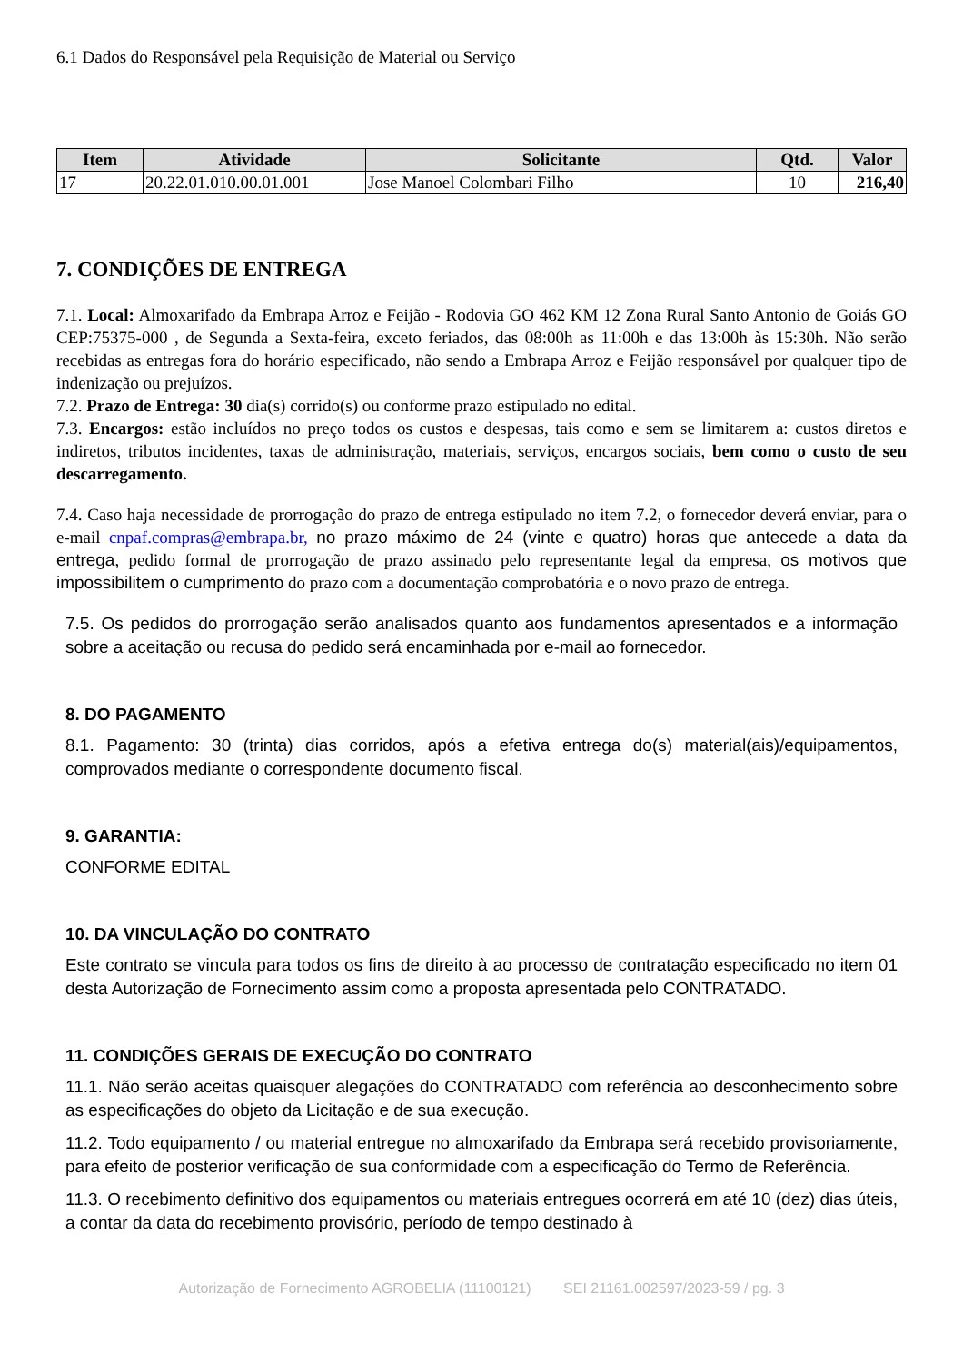6.1 Dados do Responsável pela Requisição de Material ou Serviço
| Item | Atividade | Solicitante | Qtd. | Valor |
| --- | --- | --- | --- | --- |
| 17 | 20.22.01.010.00.01.001 | Jose Manoel Colombari Filho | 10 | 216,40 |
7. CONDIÇÕES DE ENTREGA
7.1. Local: Almoxarifado da Embrapa Arroz e Feijão - Rodovia GO 462 KM 12 Zona Rural Santo Antonio de Goiás GO CEP:75375-000 , de Segunda a Sexta-feira, exceto feriados, das 08:00h as 11:00h e das 13:00h às 15:30h. Não serão recebidas as entregas fora do horário especificado, não sendo a Embrapa Arroz e Feijão responsável por qualquer tipo de indenização ou prejuízos.
7.2. Prazo de Entrega: 30 dia(s) corrido(s) ou conforme prazo estipulado no edital.
7.3. Encargos: estão incluídos no preço todos os custos e despesas, tais como e sem se limitarem a: custos diretos e indiretos, tributos incidentes, taxas de administração, materiais, serviços, encargos sociais, bem como o custo de seu descarregamento.
7.4. Caso haja necessidade de prorrogação do prazo de entrega estipulado no item 7.2, o fornecedor deverá enviar, para o e-mail cnpaf.compras@embrapa.br, no prazo máximo de 24 (vinte e quatro) horas que antecede a data da entrega, pedido formal de prorrogação de prazo assinado pelo representante legal da empresa, os motivos que impossibilitem o cumprimento do prazo com a documentação comprobatória e o novo prazo de entrega.
7.5. Os pedidos do prorrogação serão analisados quanto aos fundamentos apresentados e a informação sobre a aceitação ou recusa do pedido será encaminhada por e-mail ao fornecedor.
8. DO PAGAMENTO
8.1. Pagamento: 30 (trinta) dias corridos, após a efetiva entrega do(s) material(ais)/equipamentos, comprovados mediante o correspondente documento fiscal.
9. GARANTIA:
CONFORME EDITAL
10. DA VINCULAÇÃO DO CONTRATO
Este contrato se vincula para todos os fins de direito à ao processo de contratação especificado no item 01 desta Autorização de Fornecimento assim como a proposta apresentada pelo CONTRATADO.
11. CONDIÇÕES GERAIS DE EXECUÇÃO DO CONTRATO
11.1. Não serão aceitas quaisquer alegações do CONTRATADO com referência ao desconhecimento sobre as especificações do objeto da Licitação e de sua execução.
11.2. Todo equipamento / ou material entregue no almoxarifado da Embrapa será recebido provisoriamente, para efeito de posterior verificação de sua conformidade com a especificação do Termo de Referência.
11.3. O recebimento definitivo dos equipamentos ou materiais entregues ocorrerá em até 10 (dez) dias úteis, a contar da data do recebimento provisório, período de tempo destinado à
Autorização de Fornecimento AGROBELIA (11100121) SEI 21161.002597/2023-59 / pg. 3